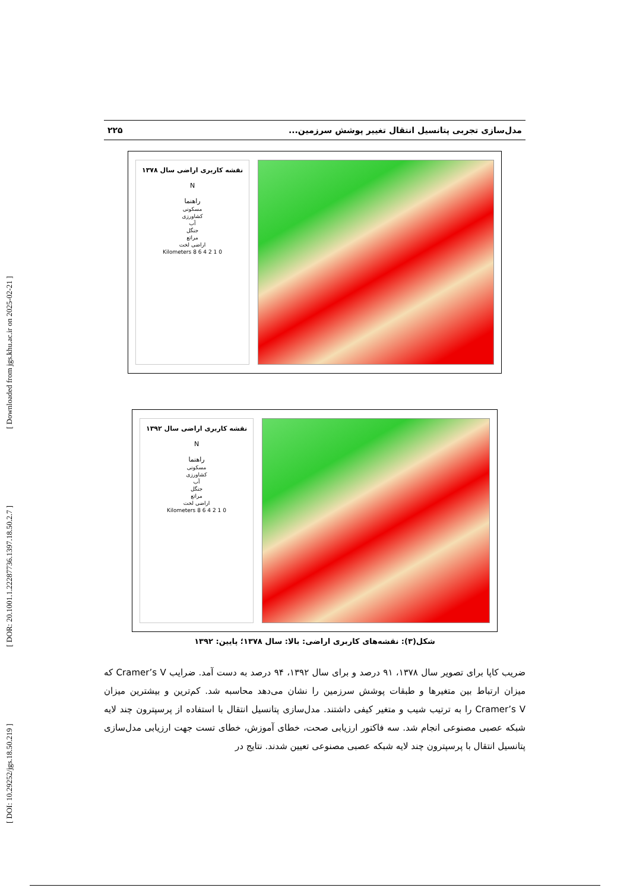[ DOI: 10.29252/jgs.18.50.219 ] [ DOR: 20.1001.1.22287736.1397.18.50.2.7 ] [ Downloaded from jgs.khu.ac.ir on 2025-02-21 ]
مدل‌سازی تجربی پتانسیل انتقال تغییر پوشش سرزمین... ۲۲۵
نقشه کاربری اراضی سال ۱۳۷۸
N
راهنما
مسکونی
کشاورزی
آب
جنگل
مراتع
اراضی لخت
0 1 2 4 6 8 Kilometers
نقشه کاربری اراضی سال ۱۳۹۲
N
راهنما
مسکونی
کشاورزی
آب
جنگل
مراتع
اراضی لخت
0 1 2 4 6 8 Kilometers
شکل(۳): نقشه‌های کاربری اراضی: بالا: سال ۱۳۷۸؛ پایین: ۱۳۹۲
ضریب کاپا برای تصویر سال ۱۳۷۸، ۹۱ درصد و برای سال ۱۳۹۲، ۹۴ درصد به دست آمد. ضرایب Cramer’s V که میزان ارتباط بین متغیرها و طبقات پوشش سرزمین را نشان می‌دهد محاسبه شد. کم‌ترین و بیشترین میزان Cramer’s V را به ترتیب شیب و متغیر کیفی داشتند. مدل‌سازی پتانسیل انتقال با استفاده از پرسپترون چند لایه شبکه عصبی مصنوعی انجام شد. سه فاکتور ارزیابی صحت، خطای آموزش، خطای تست جهت ارزیابی مدل‌سازی پتانسیل انتقال با پرسپترون چند لایه شبکه عصبی مصنوعی تعیین شدند. نتایج در